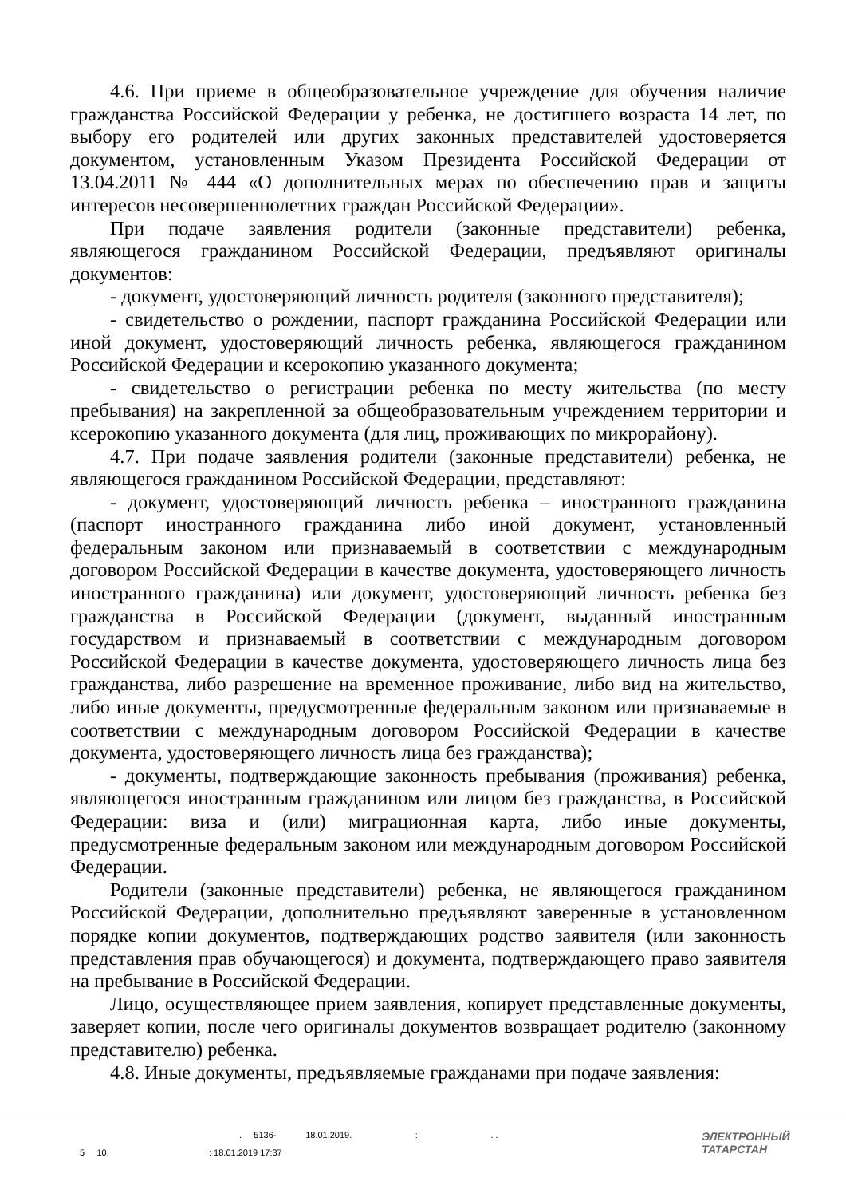4.6. При приеме в общеобразовательное учреждение для обучения наличие гражданства Российской Федерации у ребенка, не достигшего возраста 14 лет, по выбору его родителей или других законных представителей удостоверяется документом, установленным Указом Президента Российской Федерации от 13.04.2011 № 444 «О дополнительных мерах по обеспечению прав и защиты интересов несовершеннолетних граждан Российской Федерации».
При подаче заявления родители (законные представители) ребенка, являющегося гражданином Российской Федерации, предъявляют оригиналы документов:
- документ, удостоверяющий личность родителя (законного представителя);
- свидетельство о рождении, паспорт гражданина Российской Федерации или иной документ, удостоверяющий личность ребенка, являющегося гражданином Российской Федерации и ксерокопию указанного документа;
- свидетельство о регистрации ребенка по месту жительства (по месту пребывания) на закрепленной за общеобразовательным учреждением территории и ксерокопию указанного документа (для лиц, проживающих по микрорайону).
4.7. При подаче заявления родители (законные представители) ребенка, не являющегося гражданином Российской Федерации, представляют:
- документ, удостоверяющий личность ребенка – иностранного гражданина (паспорт иностранного гражданина либо иной документ, установленный федеральным законом или признаваемый в соответствии с международным договором Российской Федерации в качестве документа, удостоверяющего личность иностранного гражданина) или документ, удостоверяющий личность ребенка без гражданства в Российской Федерации (документ, выданный иностранным государством и признаваемый в соответствии с международным договором Российской Федерации в качестве документа, удостоверяющего личность лица без гражданства, либо разрешение на временное проживание, либо вид на жительство, либо иные документы, предусмотренные федеральным законом или признаваемые в соответствии с международным договором Российской Федерации в качестве документа, удостоверяющего личность лица без гражданства);
- документы, подтверждающие законность пребывания (проживания) ребенка, являющегося иностранным гражданином или лицом без гражданства, в Российской Федерации: виза и (или) миграционная карта, либо иные документы, предусмотренные федеральным законом или международным договором Российской Федерации.
Родители (законные представители) ребенка, не являющегося гражданином Российской Федерации, дополнительно предъявляют заверенные в установленном порядке копии документов, подтверждающих родство заявителя (или законность представления прав обучающегося) и документа, подтверждающего право заявителя на пребывание в Российской Федерации.
Лицо, осуществляющее прием заявления, копирует представленные документы, заверяет копии, после чего оригиналы документов возвращает родителю (законному представителю) ребенка.
4.8. Иные документы, предъявляемые гражданами при подаче заявления:
. 5136- 18.01.2019. : . .
5 10. : 18.01.2019 17:37
ЭЛЕКТРОННЫЙ
ТАТАРСТАН